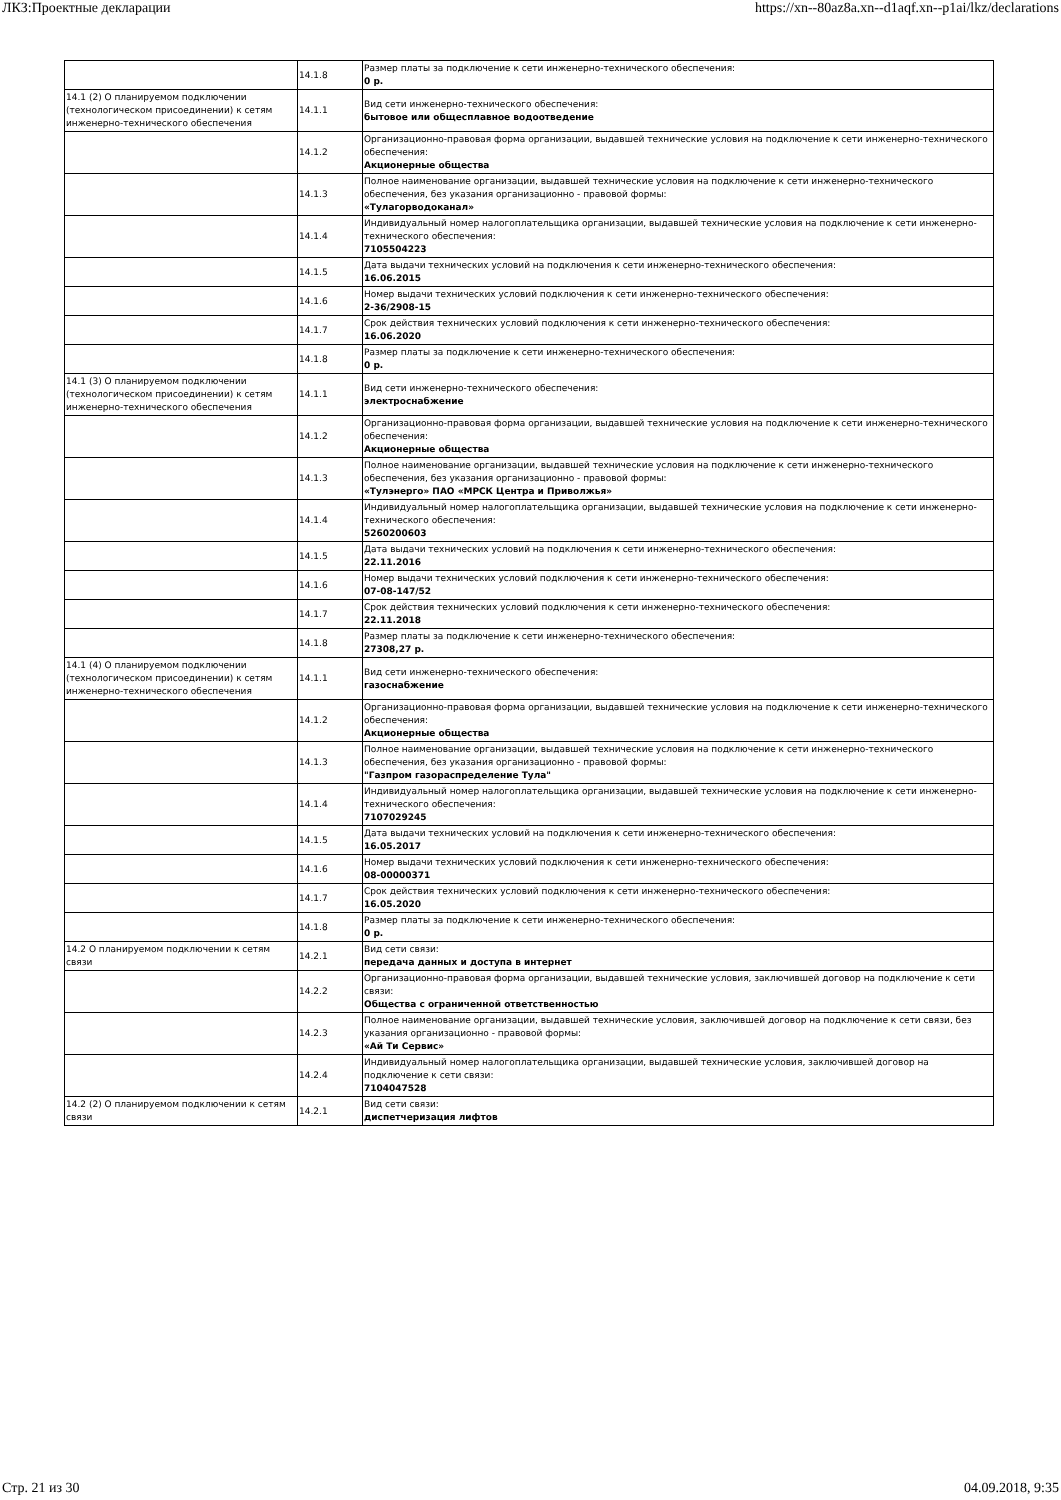ЛКЗ:Проектные декларации https://xn--80az8a.xn--d1aqf.xn--p1ai/lkz/declarations
| | 14.1.8 | Размер платы за подключение к сети инженерно-технического обеспечения: 0 р. |
| 14.1 (2) О планируемом подключении (технологическом присоединении) к сетям инженерно-технического обеспечения | 14.1.1 | Вид сети инженерно-технического обеспечения: бытовое или общесплавное водоотведение |
| | 14.1.2 | Организационно-правовая форма организации, выдавшей технические условия на подключение к сети инженерно-технического обеспечения: Акционерные общества |
| | 14.1.3 | Полное наименование организации, выдавшей технические условия на подключение к сети инженерно-технического обеспечения, без указания организационно - правовой формы: «Тулагорводоканал» |
| | 14.1.4 | Индивидуальный номер налогоплательщика организации, выдавшей технические условия на подключение к сети инженерно-технического обеспечения: 7105504223 |
| | 14.1.5 | Дата выдачи технических условий на подключения к сети инженерно-технического обеспечения: 16.06.2015 |
| | 14.1.6 | Номер выдачи технических условий подключения к сети инженерно-технического обеспечения: 2-36/2908-15 |
| | 14.1.7 | Срок действия технических условий подключения к сети инженерно-технического обеспечения: 16.06.2020 |
| | 14.1.8 | Размер платы за подключение к сети инженерно-технического обеспечения: 0 р. |
| 14.1 (3) О планируемом подключении (технологическом присоединении) к сетям инженерно-технического обеспечения | 14.1.1 | Вид сети инженерно-технического обеспечения: электроснабжение |
| | 14.1.2 | Организационно-правовая форма организации, выдавшей технические условия на подключение к сети инженерно-технического обеспечения: Акционерные общества |
| | 14.1.3 | Полное наименование организации, выдавшей технические условия на подключение к сети инженерно-технического обеспечения, без указания организационно - правовой формы: «Тулэнерго» ПАО «МРСК Центра и Приволжья» |
| | 14.1.4 | Индивидуальный номер налогоплательщика организации, выдавшей технические условия на подключение к сети инженерно-технического обеспечения: 5260200603 |
| | 14.1.5 | Дата выдачи технических условий на подключения к сети инженерно-технического обеспечения: 22.11.2016 |
| | 14.1.6 | Номер выдачи технических условий подключения к сети инженерно-технического обеспечения: 07-08-147/52 |
| | 14.1.7 | Срок действия технических условий подключения к сети инженерно-технического обеспечения: 22.11.2018 |
| | 14.1.8 | Размер платы за подключение к сети инженерно-технического обеспечения: 27308,27 р. |
| 14.1 (4) О планируемом подключении (технологическом присоединении) к сетям инженерно-технического обеспечения | 14.1.1 | Вид сети инженерно-технического обеспечения: газоснабжение |
| | 14.1.2 | Организационно-правовая форма организации, выдавшей технические условия на подключение к сети инженерно-технического обеспечения: Акционерные общества |
| | 14.1.3 | Полное наименование организации, выдавшей технические условия на подключение к сети инженерно-технического обеспечения, без указания организационно - правовой формы: "Газпром газораспределение Тула" |
| | 14.1.4 | Индивидуальный номер налогоплательщика организации, выдавшей технические условия на подключение к сети инженерно-технического обеспечения: 7107029245 |
| | 14.1.5 | Дата выдачи технических условий на подключения к сети инженерно-технического обеспечения: 16.05.2017 |
| | 14.1.6 | Номер выдачи технических условий подключения к сети инженерно-технического обеспечения: 08-00000371 |
| | 14.1.7 | Срок действия технических условий подключения к сети инженерно-технического обеспечения: 16.05.2020 |
| | 14.1.8 | Размер платы за подключение к сети инженерно-технического обеспечения: 0 р. |
| 14.2 О планируемом подключении к сетям связи | 14.2.1 | Вид сети связи: передача данных и доступа в интернет |
| | 14.2.2 | Организационно-правовая форма организации, выдавшей технические условия, заключившей договор на подключение к сети связи: Общества с ограниченной ответственностью |
| | 14.2.3 | Полное наименование организации, выдавшей технические условия, заключившей договор на подключение к сети связи, без указания организационно - правовой формы: «Ай Ти Сервис» |
| | 14.2.4 | Индивидуальный номер налогоплательщика организации, выдавшей технические условия, заключившей договор на подключение к сети связи: 7104047528 |
| 14.2 (2) О планируемом подключении к сетям связи | 14.2.1 | Вид сети связи: диспетчеризация лифтов |
Стр. 21 из 30 04.09.2018, 9:35